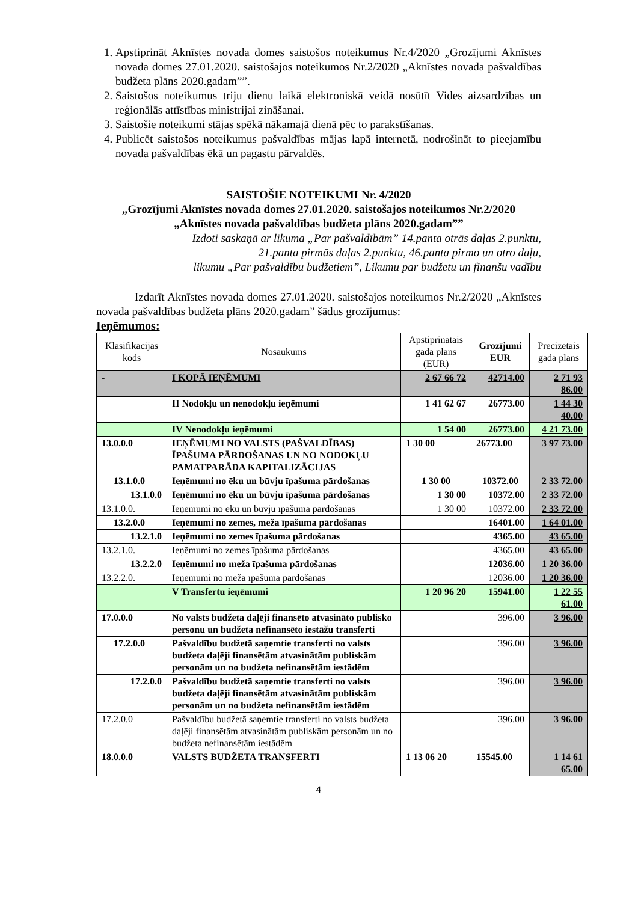1. Apstiprināt Aknīstes novada domes saistošos noteikumus Nr.4/2020 „Grozījumi Aknīstes novada domes 27.01.2020. saistošajos noteikumos Nr.2/2020 „Aknīstes novada pašvaldības budžeta plāns 2020.gadam””.
2. Saistošos noteikumus triju dienu laikā elektroniskā veidā nosūtīt Vides aizsardzības un reģionālās attīstības ministrijai zināšanai.
3. Saistošie noteikumi stājas spēkā nākamajā dienā pēc to parakstīšanas.
4. Publicēt saistošos noteikumus pašvaldības mājas lapā internetā, nodrošināt to pieejamību novada pašvaldības ēkā un pagastu pārvaldēs.
SAISTOŠIE NOTEIKUMI Nr. 4/2020
„Grozījumi Aknīstes novada domes 27.01.2020. saistošajos noteikumos Nr.2/2020
„Aknīstes novada pašvaldības budžeta plāns 2020.gadam””
Izdoti saskaņā ar likuma „Par pašvaldībām” 14.panta otrās daļas 2.punktu,
21.panta pirmās daļas 2.punktu, 46.panta pirmo un otro daļu,
likumu „Par pašvaldību budžetiem”, Likumu par budžetu un finanšu vadību
Izdarīt Aknīstes novada domes 27.01.2020. saistošajos noteikumos Nr.2/2020 „Aknīstes novada pašvaldības budžeta plāns 2020.gadam” šādus grozījumus:
Ieņēmumos:
| Klasifikācijas kods | Nosaukums | Apstiprinātais gada plāns (EUR) | Grozījumi EUR | Precizētais gada plāns |
| --- | --- | --- | --- | --- |
| - | I KOPĀ IEŅĒMUMI | 2 67 66 72 | 42714.00 | 2 71 93 86.00 |
| | II Nodokļu un nenodokļu ieņēmumi | 1 41 62 67 | 26773.00 | 1 44 30 40.00 |
| | IV Nenodokļu ieņēmumi | 1 54 00 | 26773.00 | 4 21 73.00 |
| 13.0.0.0 | IEŅĒMUMI NO VALSTS (PAŠVALDĪBAS) ĪPAŠUMA PĀRDOŠANAS UN NO NODOKĻU PAMATPARĀDA KAPITALIZĀCIJAS | 1 30 00 | 26773.00 | 3 97 73.00 |
| 13.1.0.0 | Ieņēmumi no ēku un būvju īpašuma pārdošanas | 1 30 00 | 10372.00 | 2 33 72.00 |
| 13.1.0.0 | Ieņēmumi no ēku un būvju īpašuma pārdošanas | 1 30 00 | 10372.00 | 2 33 72.00 |
| 13.1.0.0. | Ieņēmumi no ēku un būvju īpašuma pārdošanas | 1 30 00 | 10372.00 | 2 33 72.00 |
| 13.2.0.0 | Ieņēmumi no zemes, meža īpašuma pārdošanas | | 16401.00 | 1 64 01.00 |
| 13.2.1.0 | Ieņēmumi no zemes īpašuma pārdošanas | | 4365.00 | 43 65.00 |
| 13.2.1.0. | Ieņēmumi no zemes īpašuma pārdošanas | | 4365.00 | 43 65.00 |
| 13.2.2.0 | Ieņēmumi no meža īpašuma pārdošanas | | 12036.00 | 1 20 36.00 |
| 13.2.2.0. | Ieņēmumi no meža īpašuma pārdošanas | | 12036.00 | 1 20 36.00 |
| | V Transfertu ieņēmumi | 1 20 96 20 | 15941.00 | 1 22 55 61.00 |
| 17.0.0.0 | No valsts budžeta daļēji finansēto atvasināto publisko personu un budžeta nefinansēto iestāžu transferti | | 396.00 | 3 96.00 |
| 17.2.0.0 | Pašvaldību budžetā saņemtie transferti no valsts budžeta daļēji finansētām atvasinātām publiskām personām un no budžeta nefinansētām iestādēm | | 396.00 | 3 96.00 |
| 17.2.0.0 | Pašvaldību budžetā saņemtie transferti no valsts budžeta daļēji finansētām atvasinātām publiskām personām un no budžeta nefinansētām iestādēm | | 396.00 | 3 96.00 |
| 17.2.0.0 | Pašvaldību budžetā saņemtie transferti no valsts budžeta daļēji finansētām atvasinātām publiskām personām un no budžeta nefinansētām iestādēm | | 396.00 | 3 96.00 |
| 18.0.0.0 | VALSTS BUDŽETA TRANSFERTI | 1 13 06 20 | 15545.00 | 1 14 61 65.00 |
4